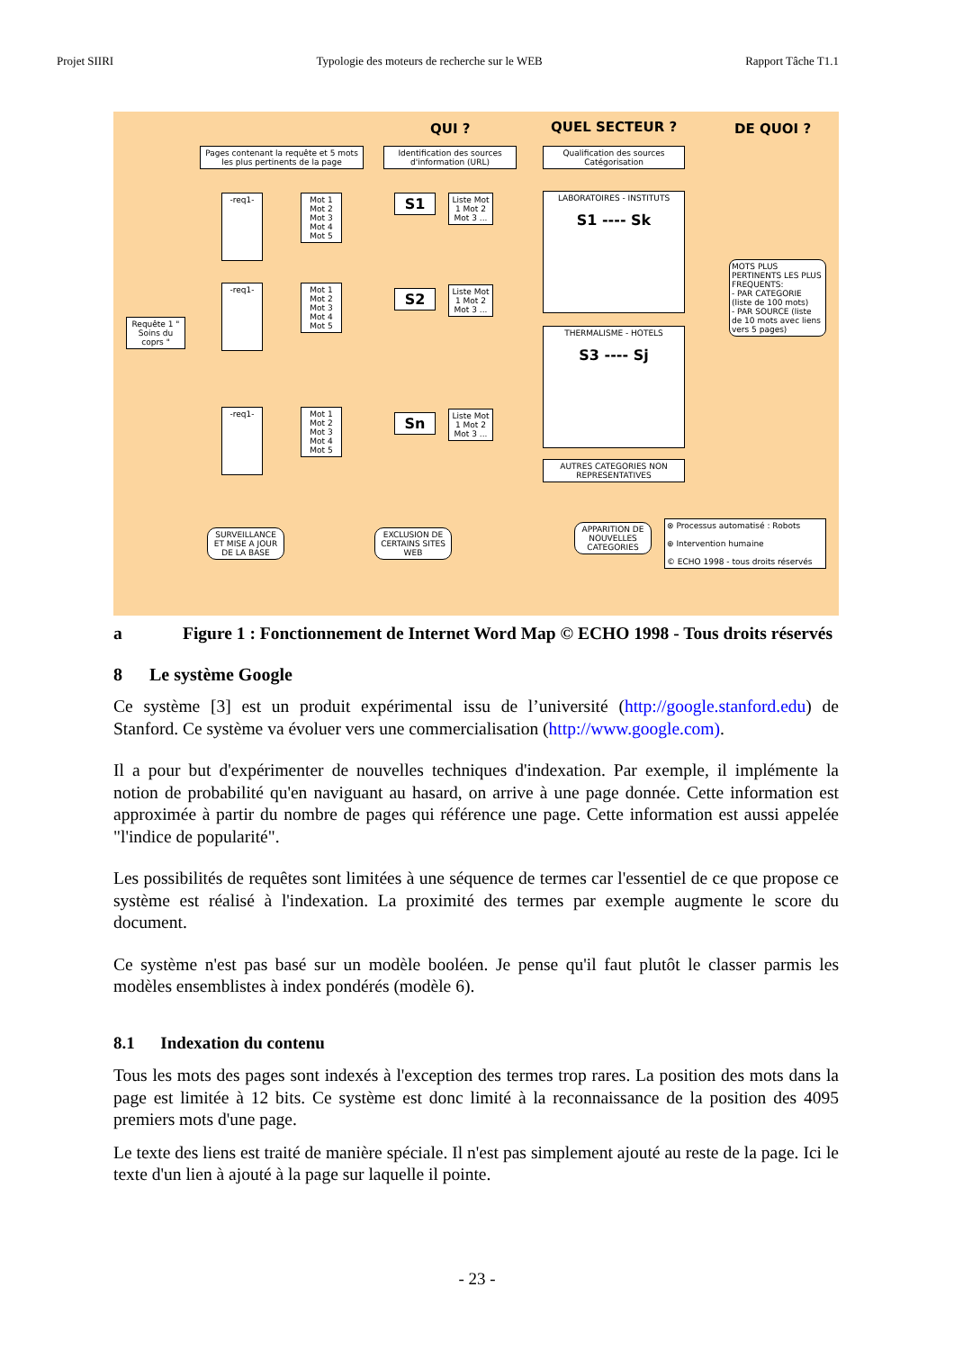Projet SIIRI Typologie des moteurs de recherche sur le WEB Rapport Tâche T1.1
QUI ? QUEL SECTEUR ? DE QUOI ?
Pages contenant la requête et 5 mots les plus pertinents de la page
Identification des sources d'information (URL)
Qualification des sources Catégorisation
Requête 1 " Soins du coprs "
-req1-
Mot 1 Mot 2 Mot 3 Mot 4 Mot 5
-req1-
Mot 1 Mot 2 Mot 3 Mot 4 Mot 5
-req1-
Mot 1 Mot 2 Mot 3 Mot 4 Mot 5
S1
Liste Mot 1 Mot 2 Mot 3 ...
S2
Liste Mot 1 Mot 2 Mot 3 ...
Sn
Liste Mot 1 Mot 2 Mot 3 ...
LABORATOIRES - INSTITUTS
S1 ---- Sk
THERMALISME - HOTELS
S3 ---- Sj
AUTRES CATEGORIES NON REPRESENTATIVES
MOTS PLUS PERTINENTS LES PLUS FREQUENTS:
- PAR CATEGORIE (liste de 100 mots)
- PAR SOURCE (liste de 10 mots avec liens vers 5 pages)
SURVEILLANCE ET MISE A JOUR DE LA BASE
EXCLUSION DE CERTAINS SITES WEB
APPARITION DE NOUVELLES CATEGORIES
⊗ Processus automatisé : Robots
⊕ Intervention humaine
© ECHO 1998 - tous droits réservés
a Figure 1 : Fonctionnement de Internet Word Map © ECHO 1998 - Tous droits réservés
8 Le système Google
Ce système [3] est un produit expérimental issu de l’université (http://google.stanford.edu) de Stanford. Ce système va évoluer vers une commercialisation (http://www.google.com).
Il a pour but d'expérimenter de nouvelles techniques d'indexation. Par exemple, il implémente la notion de probabilité qu'en naviguant au hasard, on arrive à une page donnée. Cette information est approximée à partir du nombre de pages qui référence une page. Cette information est aussi appelée "l'indice de popularité".
Les possibilités de requêtes sont limitées à une séquence de termes car l'essentiel de ce que propose ce système est réalisé à l'indexation. La proximité des termes par exemple augmente le score du document.
Ce système n'est pas basé sur un modèle booléen. Je pense qu'il faut plutôt le classer parmis les modèles ensemblistes à index pondérés (modèle 6).
8.1 Indexation du contenu
Tous les mots des pages sont indexés à l'exception des termes trop rares. La position des mots dans la page est limitée à 12 bits. Ce système est donc limité à la reconnaissance de la position des 4095 premiers mots d'une page.
Le texte des liens est traité de manière spéciale. Il n'est pas simplement ajouté au reste de la page. Ici le texte d'un lien à ajouté à la page sur laquelle il pointe.
- 23 -